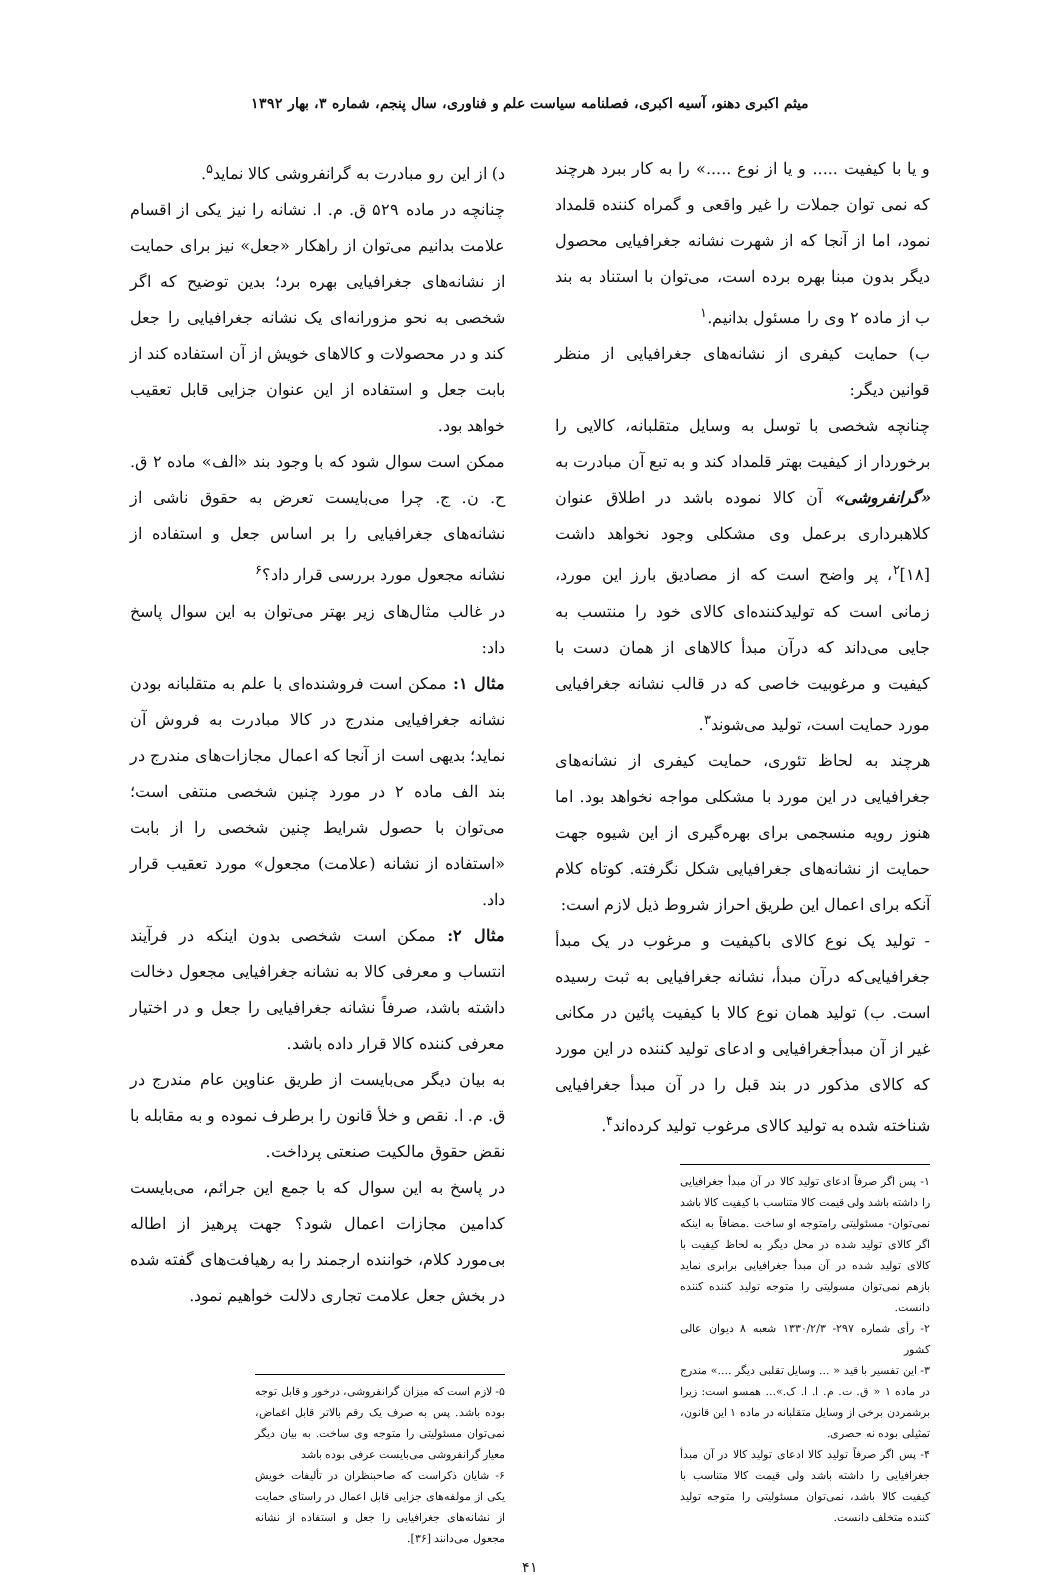میثم اکبری دهنو، آسیه اکبری، فصلنامه سیاست علم و فناوری، سال پنجم، شماره ۳، بهار ۱۳۹۲
و یا با کیفیت ..... و یا از نوع .....» را به کار ببرد هرچند که نمی توان جملات را غیر واقعی و گمراه کننده قلمداد نمود، اما از آنجا که از شهرت نشانه جغرافیایی محصول دیگر بدون مبنا بهره برده است، می‌توان با استناد به بند ب از ماده ۲ وی را مسئول بدانیم.<sup>۱</sup>
ب) حمایت کیفری از نشانه‌های جغرافیایی از منظر قوانین دیگر:
چنانچه شخصی با توسل به وسایل متقلبانه، کالایی را برخوردار از کیفیت بهتر قلمداد کند و به تبع آن مبادرت به «گرانفروشی» آن کالا نموده باشد در اطلاق عنوان کلاهبرداری برعمل وی مشکلی وجود نخواهد داشت [۱۸]<sup>۲</sup>، پر واضح است که از مصادیق بارز این مورد، زمانی است که تولیدکننده‌ای کالای خود را منتسب به جایی می‌داند که درآن مبدأ کالاهای از همان دست با کیفیت و مرغوبیت خاصی که در قالب نشانه جغرافیایی مورد حمایت است، تولید می‌شوند<sup>۳</sup>.
هرچند به لحاظ تئوری، حمایت کیفری از نشانه‌های جغرافیایی در این مورد با مشکلی مواجه نخواهد بود. اما هنوز رویه منسجمی برای بهره‌گیری از این شیوه جهت حمایت از نشانه‌های جغرافیایی شکل نگرفته. کوتاه کلام آنکه برای اعمال این طریق احراز شروط ذیل لازم است:
- تولید یک نوع کالای باکیفیت و مرغوب در یک مبدأ جغرافیایی‌که درآن مبدأ، نشانه جغرافیایی به ثبت رسیده است. ب) تولید همان نوع کالا با کیفیت پائین در مکانی غیر از آن مبدأجغرافیایی و ادعای تولید کننده در این مورد که کالای مذکور در بند قبل را در آن مبدأ جغرافیایی شناخته شده به تولید کالای مرغوب تولید کرده‌اند<sup>۴</sup>.
۱- پس اگر صرفاً ادعای تولید کالا در آن مبدأ جغرافیایی را داشته باشد ولی قیمت کالا متناسب با کیفیت کالا باشد نمی‌توان- مسئولیتی رامتوجه او ساخت .مضافاً به اینکه اگر کالای تولید شده در محل دیگر به لحاظ کیفیت با کالای تولید شده در آن مبدأ جغرافیایی برابری نماید بازهم نمی‌توان مسولیتی را متوجه تولید کننده کننده دانست.
۲- رأی شماره ۲۹۷- ۱۳۳۰/۲/۳ شعبه ۸ دیوان عالی کشور
۳- این تفسیر با قید « ... وسایل تقلبی دیگر ....» مندرج در ماده ۱ « ق. ت. م. ا. ا. ک.»... همسو است: زیرا برشمردن برخی از وسایل متقلبانه در ماده ۱ این قانون، تمثیلی بوده نه حصری.
۴- پس اگر صرفاً تولید کالا ادعای تولید کالا در آن مبدأ جغرافیایی را داشته باشد ولی قیمت کالا متناسب با کیفیت کالا باشد، نمی‌توان مسئولیتی را متوجه تولید کننده متخلف دانست.
د) از این رو مبادرت به گرانفروشی کالا نماید<sup>۵</sup>.
چنانچه در ماده ۵۲۹ ق. م. ا. نشانه را نیز یکی از اقسام علامت بدانیم می‌توان از راهکار «جعل» نیز برای حمایت از نشانه‌های جغرافیایی بهره برد؛ بدین توضیح که اگر شخصی به نحو مزورانه‌ای یک نشانه جغرافیایی را جعل کند و در محصولات و کالاهای خویش از آن استفاده کند از بابت جعل و استفاده از این عنوان جزایی قابل تعقیب خواهد بود.
ممکن است سوال شود که با وجود بند «الف» ماده ۲ ق. ح. ن. ج. چرا می‌بایست تعرض به حقوق ناشی از نشانه‌های جغرافیایی را بر اساس جعل و استفاده از نشانه مجعول مورد بررسی قرار داد؟<sup>۶</sup>
در غالب مثال‌های زیر بهتر می‌توان به این سوال پاسخ داد:
مثال ۱: ممکن است فروشنده‌ای با علم به متقلبانه بودن نشانه جغرافیایی مندرج در کالا مبادرت به فروش آن نماید؛ بدیهی است از آنجا که اعمال مجازات‌های مندرج در بند الف ماده ۲ در مورد چنین شخصی منتفی است؛ می‌توان با حصول شرایط چنین شخصی را از بابت «استفاده از نشانه (علامت) مجعول» مورد تعقیب قرار داد.
مثال ۲: ممکن است شخصی بدون اینکه در فرآیند انتساب و معرفی کالا به نشانه جغرافیایی مجعول دخالت داشته باشد، صرفاً نشانه جغرافیایی را جعل و در اختیار معرفی کننده کالا قرار داده باشد.
به بیان دیگر می‌بایست از طریق عناوین عام مندرج در ق. م. ا. نقص و خلأ قانون را برطرف نموده و به مقابله با نقض حقوق مالکیت صنعتی پرداخت.
در پاسخ به این سوال که با جمع این جرائم، می‌بایست کدامین مجازات اعمال شود؟ جهت پرهیز از اطاله بی‌مورد کلام، خواننده ارجمند را به رهیافت‌های گفته شده در بخش جعل علامت تجاری دلالت خواهیم نمود.
۵- لازم است که میزان گرانفروشی، درخور و قابل توجه بوده باشد. پس به صرف یک رقم بالاتر قابل اغماض، نمی‌توان مسئولیتی را متوجه وی ساخت. به بیان دیگر معیار گرانفروشی می‌بایست عرفی بوده باشد
۶- شایان ذکراست که صاحبنظران در تألیفات خویش یکی از مولفه‌های جزایی قابل اعمال در راستای حمایت از نشانه‌های جغرافیایی را جعل و استفاده از نشانه مجعول می‌دانند [۳۶].
۴۱